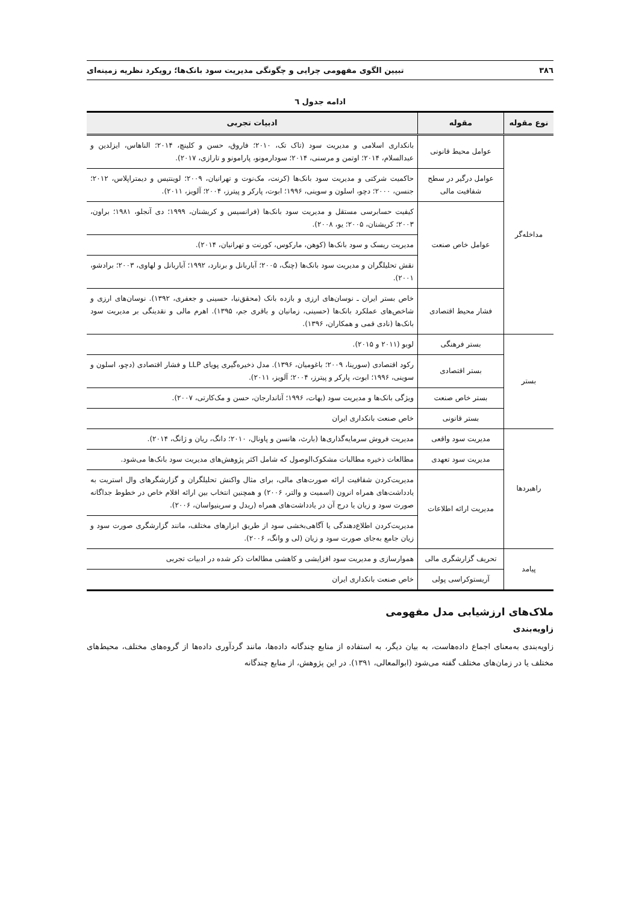۳۸٦ تبیین الگوی مفهومی چرایی و چگونگی مدیریت سود بانک‌ها؛ رویکرد نظریه زمینه‌ای
ادامه جدول ٦
| نوع مقوله | مقوله | ادبیات تجربی |
| --- | --- | --- |
| مداخله‌گر | عوامل محیط قانونی | بانکداری اسلامی و مدیریت سود (تاک تک، ۲۰۱۰؛ فاروق، حسن و کلینچ، ۲۰۱۴؛ الناهاس، ایزلدین و عبدالسلام، ۲۰۱۴؛ اوتمن و مرسنی، ۲۰۱۴؛ سودارمونو، پارامونو و تارازی، ۲۰۱۷). |
| | عوامل درگیر در سطح شفافیت مالی | حاکمیت شرکتی و مدیریت سود بانک‌ها (کرنت، مک‌نوت و تهرانیان، ۲۰۰۹؛ لوینتیس و دیمتراپلاس، ۲۰۱۲؛ جنسن، ۲۰۰۰؛ دچو، اسلون و سوینی، ۱۹۹۶؛ ابوت، پارکر و پیترز، ۲۰۰۴؛ آلویز، ۲۰۱۱). |
| | عوامل خاص صنعت | کیفیت حسابرسی مستقل و مدیریت سود بانک‌ها (فرانسیس و کریشنان، ۱۹۹۹؛ دی آنجلو، ۱۹۸۱؛ براون، ۲۰۰۳؛ کریشنان، ۲۰۰۵؛ یو، ۲۰۰۸). |
| | | مدیریت ریسک و سود بانک‌ها (کوهن، مارکوس، کورنت و تهرانیان، ۲۰۱۴). |
| | | نقش تحلیلگران و مدیریت سود بانک‌ها (چنگ، ۲۰۰۵؛ آباربانل و برنارد، ۱۹۹۲؛ آباربانل و لهاوی، ۲۰۰۳؛ برادشو، ۲۰۰۱). |
| | فشار محیط اقتصادی | خاص بستر ایران ـ نوسان‌های ارزی و بازده بانک (محقق‌نیا، حسینی و جعفری، ۱۳۹۲). نوسان‌های ارزی و شاخص‌های عملکرد بانک‌ها (حسینی، زمانیان و باقری جم، ۱۳۹۵). اهرم مالی و نقدینگی بر مدیریت سود بانک‌ها (نادی قمی و همکاران، ۱۳۹۶). |
| بستر | بستر فرهنگی | لوبو (۲۰۱۱ و ۲۰۱۵). |
| | بستر اقتصادی | رکود اقتصادی (سورینا، ۲۰۰۹؛ باغومیان، ۱۳۹۶). مدل ذخیره‌گیری پویای LLP و فشار اقتصادی (دچو، اسلون و سوینی، ۱۹۹۶؛ ابوت، پارکر و پیترز، ۲۰۰۴؛ آلویز، ۲۰۱۱). |
| | بستر خاص صنعت | ویژگی بانک‌ها و مدیریت سود (بهات، ۱۹۹۶؛ آناندارجان، حسن و مک‌کارتی، ۲۰۰۷). |
| | بستر قانونی | خاص صنعت بانکداری ایران |
| راهبردها | مدیریت سود واقعی | مدیریت فروش سرمایه‌گذاری‌ها (بارث، هانسن و پاونال، ۲۰۱۰؛ دانگ، ریان و ژانگ، ۲۰۱۴). |
| | مدیریت سود تعهدی | مطالعات ذخیره مطالبات مشکوک‌الوصول که شامل اکثر پژوهش‌های مدیریت سود بانک‌ها می‌شود. |
| | مدیریت ارائه اطلاعات | مدیریت‌کردن شفافیت ارائه صورت‌های مالی، برای مثال واکنش تحلیلگران و گزارشگرهای وال استریت به یادداشت‌های همراه انرون (اسمیت و والتر، ۲۰۰۶) و همچنین انتخاب بین ارائه اقلام خاص در خطوط جداگانه صورت سود و زیان یا درج آن در یادداشت‌های همراه (ریدل و سرینیواسان، ۲۰۰۶). |
| | | مدیریت‌کردن اطلاع‌دهندگی یا آگاهی‌بخشی سود از طریق ابزارهای مختلف، مانند گزارشگری صورت سود و زیان جامع به‌جای صورت سود و زیان (لی و وانگ، ۲۰۰۶). |
| پیامد | تحریف گزارشگری مالی | هموارسازی و مدیریت سود افزایشی و کاهشی مطالعات ذکر شده در ادبیات تجربی |
| | آریستوکراسی پولی | خاص صنعت بانکداری ایران |
ملاک‌های ارزشیابی مدل مفهومی
زاویه‌بندی
زاویه‌بندی به‌معنای اجماع داده‌هاست، به بیان دیگر، به استفاده از منابع چندگانه داده‌ها، مانند گردآوری داده‌ها از گروه‌های مختلف، محیط‌های مختلف یا در زمان‌های مختلف گفته می‌شود (ابوالمعالی، ۱۳۹۱). در این پژوهش، از منابع چندگانه